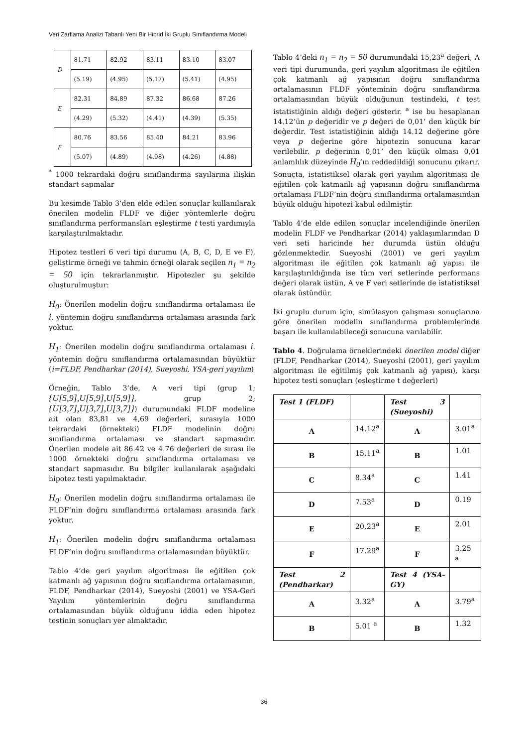Veri Zarflama Analizi Tabanlı Yeni Bir Hibrid İki Gruplu Sınıflandırma Modeli
| D | 81.71 | 82.92 | 83.11 | 83.10 | 83.07 |
| | (5.19) | (4.95) | (5.17) | (5.41) | (4.95) |
| E | 82.31 | 84.89 | 87.32 | 86.68 | 87.26 |
| | (4.29) | (5.32) | (4.41) | (4.39) | (5.35) |
| F | 80.76 | 83.56 | 85.40 | 84.21 | 83.96 |
| | (5.07) | (4.89) | (4.98) | (4.26) | (4.88) |
<sup>*</sup> 1000 tekrardaki doğru sınıflandırma sayılarına ilişkin standart sapmalar
Bu kesimde Tablo 3’den elde edilen sonuçlar kullanılarak önerilen modelin FLDF ve diğer yöntemlerle doğru sınıflandırma performansları eşleştirme t testi yardımıyla karşılaştırılmaktadır.
Hipotez testleri 6 veri tipi durumu (A, B, C, D, E ve F), geliştirme örneği ve tahmin örneği olarak seçilen n<sub>1</sub> = n<sub>2</sub> = 50 için tekrarlanmıştır. Hipotezler şu şekilde oluşturulmuştur:
H<sub>0</sub>: Önerilen modelin doğru sınıflandırma ortalaması ile i. yöntemin doğru sınıflandırma ortalaması arasında fark yoktur.
H<sub>1</sub>: Önerilen modelin doğru sınıflandırma ortalaması i. yöntemin doğru sınıflandırma ortalamasından büyüktür (i=FLDF, Pendharkar (2014), Sueyoshi, YSA-geri yayılım)
Örneğin, Tablo 3’de, A veri tipi (grup 1; {U[5,9],U[5,9],U[5,9]}, grup 2; {U[3,7],U[3,7],U[3,7]}) durumundaki FLDF modeline ait olan 83,81 ve 4,69 değerleri, sırasıyla 1000 tekrardaki (örnekteki) FLDF modelinin doğru sınıflandırma ortalaması ve standart sapmasıdır. Önerilen modele ait 86.42 ve 4.76 değerleri de sırası ile 1000 örnekteki doğru sınıflandırma ortalaması ve standart sapmasıdır. Bu bilgiler kullanılarak aşağıdaki hipotez testi yapılmaktadır.
H<sub>0</sub>: Önerilen modelin doğru sınıflandırma ortalaması ile FLDF’nin doğru sınıflandırma ortalaması arasında fark yoktur.
H<sub>1</sub>: Önerilen modelin doğru sınıflandırma ortalaması FLDF’nin doğru sınıflandırma ortalamasından büyüktür.
Tablo 4’de geri yayılım algoritması ile eğitilen çok katmanlı ağ yapısının doğru sınıflandırma ortalamasının, FLDF, Pendharkar (2014), Sueyoshi (2001) ve YSA-Geri Yayılım yöntemlerinin doğru sınıflandırma ortalamasından büyük olduğunu iddia eden hipotez testinin sonuçları yer almaktadır.
Tablo 4’deki n<sub>1</sub> = n<sub>2</sub> = 50 durumundaki 15,23<sup>a</sup> değeri, A veri tipi durumunda, geri yayılım algoritması ile eğitilen çok katmanlı ağ yapısının doğru sınıflandırma ortalamasının FLDF yönteminin doğru sınıflandırma ortalamasından büyük olduğunun testindeki, t test istatistiğinin aldığı değeri gösterir. <sup>a</sup> ise bu hesaplanan 14.12’ün p değeridir ve p değeri de 0,01’ den küçük bir değerdir. Test istatistiğinin aldığı 14.12 değerine göre veya p değerine göre hipotezin sonucuna karar verilebilir. p değerinin 0,01’ den küçük olması 0,01 anlamlılık düzeyinde H<sub>0</sub>’ın reddedildiği sonucunu çıkarır. Sonuçta, istatistiksel olarak geri yayılım algoritması ile eğitilen çok katmanlı ağ yapısının doğru sınıflandırma ortalaması FLDF’nin doğru sınıflandırma ortalamasından büyük olduğu hipotezi kabul edilmiştir.
Tablo 4’de elde edilen sonuçlar incelendiğinde önerilen modelin FLDF ve Pendharkar (2014) yaklaşımlarından D veri seti haricinde her durumda üstün olduğu gözlenmektedir. Sueyoshi (2001) ve geri yayılım algoritması ile eğitilen çok katmanlı ağ yapısı ile karşılaştırıldığında ise tüm veri setlerinde performans değeri olarak üstün, A ve F veri setlerinde de istatistiksel olarak üstündür.
İki gruplu durum için, simülasyon çalışması sonuçlarına göre önerilen modelin sınıflandırma problemlerinde başarı ile kullanılabileceği sonucuna varılabilir.
Tablo 4. Doğrulama örneklerindeki önerilen model diğer (FLDF, Pendharkar (2014), Sueyoshi (2001), geri yayılım algoritması ile eğitilmiş çok katmanlı ağ yapısı), karşı hipotez testi sonuçları (eşleştirme t değerleri)
| Test 1 (FLDF) | | Test 3 (Sueyoshi) | |
| A | 14.12<sup>a</sup> | A | 3.01<sup>a</sup> |
| B | 15.11<sup>a</sup> | B | 1.01 |
| C | 8.34<sup>a</sup> | C | 1.41 |
| D | 7.53<sup>a</sup> | D | 0.19 |
| E | 20.23<sup>a</sup> | E | 2.01 |
| F | 17.29<sup>a</sup> | F | 3.25 <sup>a</sup> |
| Test 2 (Pendharkar) | | Test 4 (YSA-GY) | |
| A | 3.32<sup>a</sup> | A | 3.79<sup>a</sup> |
| B | 5.01 <sup>a</sup> | B | 1.32 |
36